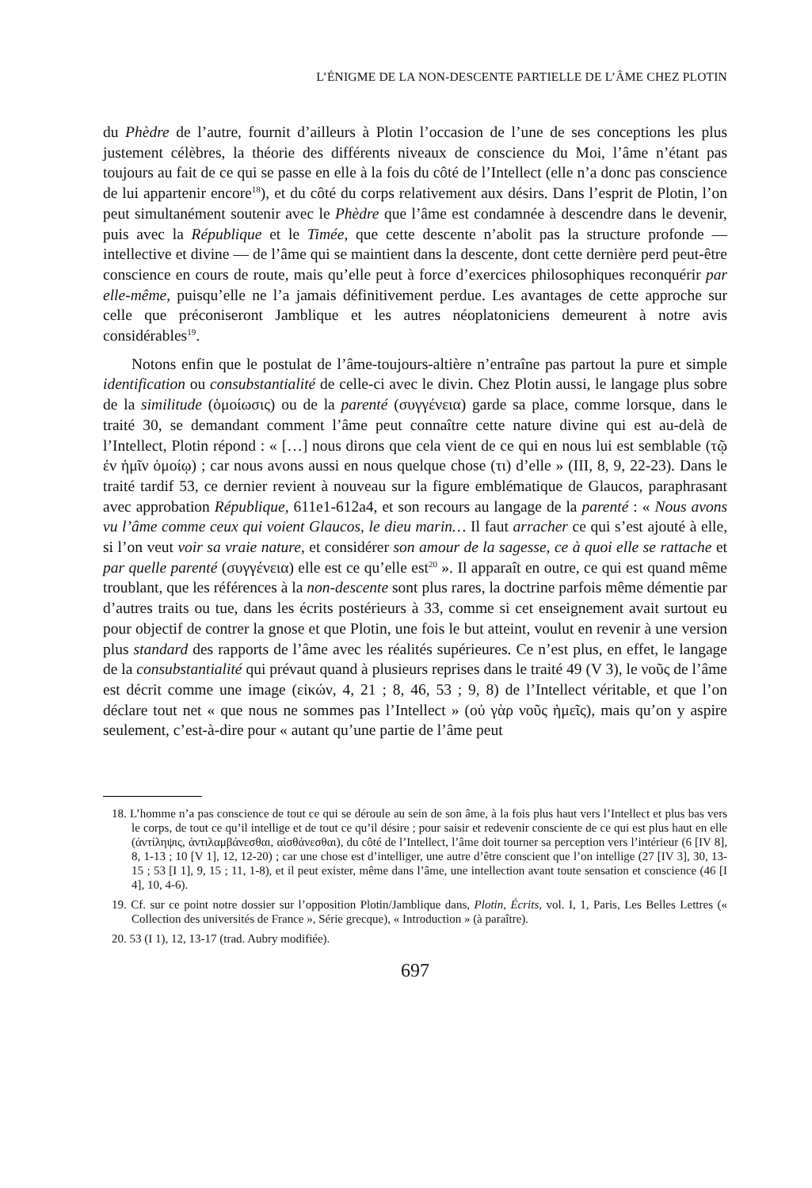L’ÉNIGME DE LA NON-DESCENTE PARTIELLE DE L’ÂME CHEZ PLOTIN
du Phèdre de l’autre, fournit d’ailleurs à Plotin l’occasion de l’une de ses conceptions les plus justement célèbres, la théorie des différents niveaux de conscience du Moi, l’âme n’étant pas toujours au fait de ce qui se passe en elle à la fois du côté de l’Intellect (elle n’a donc pas conscience de lui appartenir encore<sup>18</sup>), et du côté du corps relativement aux désirs. Dans l’esprit de Plotin, l’on peut simultanément soutenir avec le Phèdre que l’âme est condamnée à descendre dans le devenir, puis avec la République et le Timée, que cette descente n’abolit pas la structure profonde — intellective et divine — de l’âme qui se maintient dans la descente, dont cette dernière perd peut-être conscience en cours de route, mais qu’elle peut à force d’exercices philosophiques reconquérir par elle-même, puisqu’elle ne l’a jamais définitivement perdue. Les avantages de cette approche sur celle que préconiseront Jamblique et les autres néoplatoniciens demeurent à notre avis considérables<sup>19</sup>.
Notons enfin que le postulat de l’âme-toujours-altière n’entraîne pas partout la pure et simple identification ou consubstantialité de celle-ci avec le divin. Chez Plotin aussi, le langage plus sobre de la similitude (ὁμοίωσις) ou de la parenté (συγγένεια) garde sa place, comme lorsque, dans le traité 30, se demandant comment l’âme peut connaître cette nature divine qui est au-delà de l’Intellect, Plotin répond : « […] nous dirons que cela vient de ce qui en nous lui est semblable (τῷ ἐν ἡμῖν ὁμοίῳ) ; car nous avons aussi en nous quelque chose (τι) d’elle » (III, 8, 9, 22-23). Dans le traité tardif 53, ce dernier revient à nouveau sur la figure emblématique de Glaucos, paraphrasant avec approbation République, 611e1-612a4, et son recours au langage de la parenté : « Nous avons vu l’âme comme ceux qui voient Glaucos, le dieu marin… Il faut arracher ce qui s’est ajouté à elle, si l’on veut voir sa vraie nature, et considérer son amour de la sagesse, ce à quoi elle se rattache et par quelle parenté (συγγένεια) elle est ce qu’elle est<sup>20</sup> ». Il apparaît en outre, ce qui est quand même troublant, que les références à la non-descente sont plus rares, la doctrine parfois même démentie par d’autres traits ou tue, dans les écrits postérieurs à 33, comme si cet enseignement avait surtout eu pour objectif de contrer la gnose et que Plotin, une fois le but atteint, voulut en revenir à une version plus standard des rapports de l’âme avec les réalités supérieures. Ce n’est plus, en effet, le langage de la consubstantialité qui prévaut quand à plusieurs reprises dans le traité 49 (V 3), le νοῦς de l’âme est décrit comme une image (εἰκών, 4, 21 ; 8, 46, 53 ; 9, 8) de l’Intellect véritable, et que l’on déclare tout net « que nous ne sommes pas l’Intellect » (οὐ γὰρ νοῦς ἡμεῖς), mais qu’on y aspire seulement, c’est-à-dire pour « autant qu’une partie de l’âme peut
18. L’homme n’a pas conscience de tout ce qui se déroule au sein de son âme, à la fois plus haut vers l’Intellect et plus bas vers le corps, de tout ce qu’il intellige et de tout ce qu’il désire ; pour saisir et redevenir consciente de ce qui est plus haut en elle (ἀντίληψις, ἀντιλαμβάνεσθαι, αἰσθάνεσθαι), du côté de l’Intellect, l’âme doit tourner sa perception vers l’intérieur (6 [IV 8], 8, 1-13 ; 10 [V 1], 12, 12-20) ; car une chose est d’intelliger, une autre d’être conscient que l’on intellige (27 [IV 3], 30, 13-15 ; 53 [I 1], 9, 15 ; 11, 1-8), et il peut exister, même dans l’âme, une intellection avant toute sensation et conscience (46 [I 4], 10, 4-6).
19. Cf. sur ce point notre dossier sur l’opposition Plotin/Jamblique dans, Plotin, Écrits, vol. I, 1, Paris, Les Belles Lettres (« Collection des universités de France », Série grecque), « Introduction » (à paraître).
20. 53 (I 1), 12, 13-17 (trad. Aubry modifiée).
697